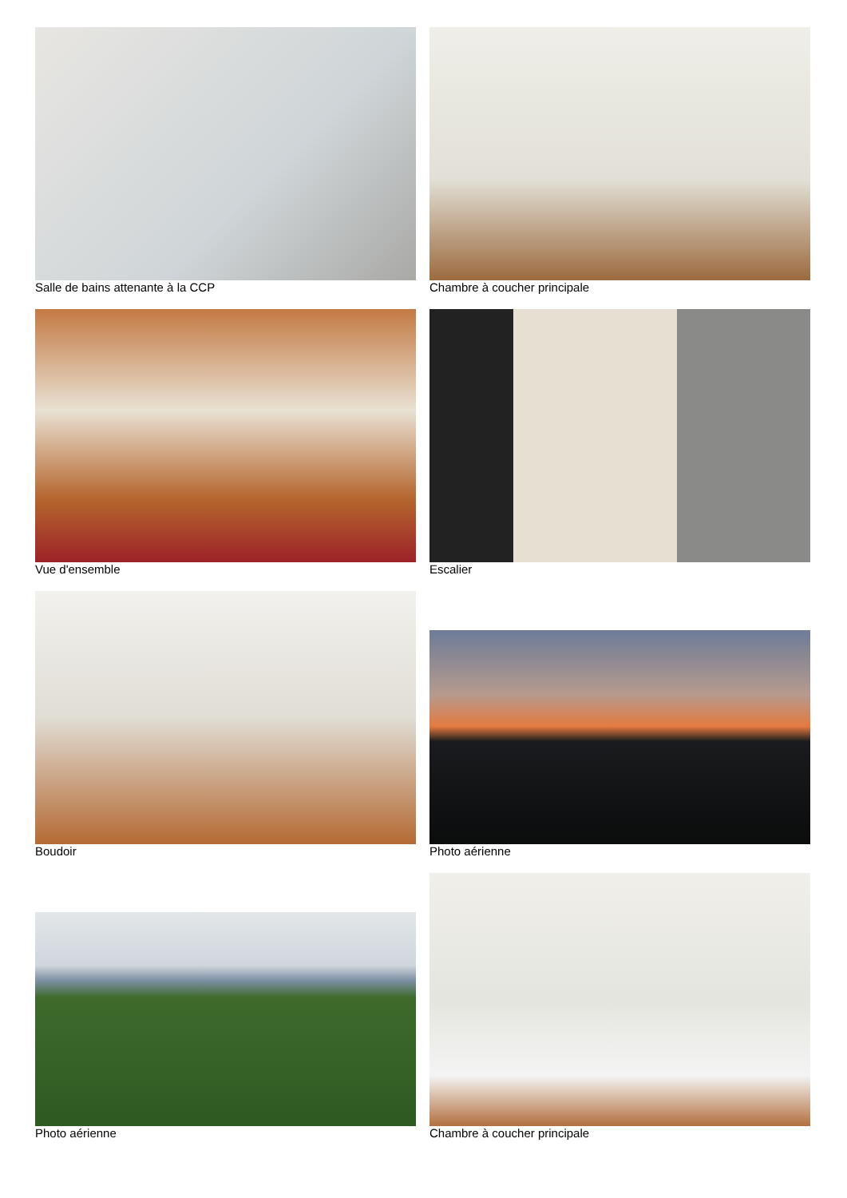Salle de bains attenante à la CCP
Chambre à coucher principale
Vue d'ensemble
Escalier
Boudoir
Photo aérienne
Photo aérienne
Chambre à coucher principale